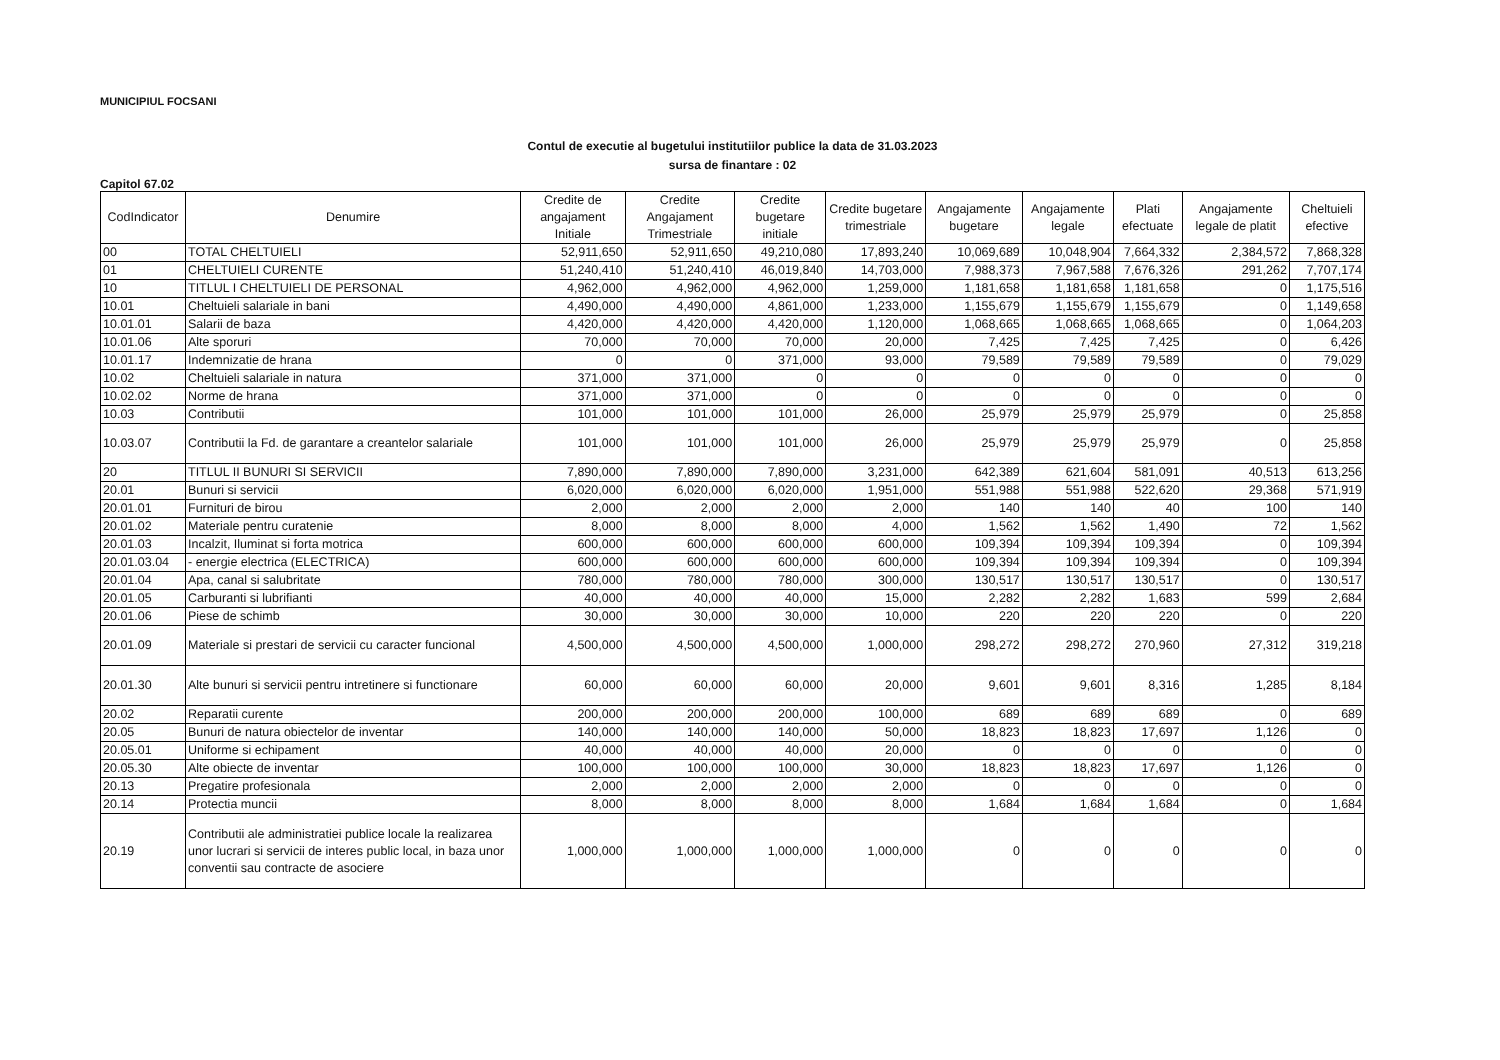MUNICIPIUL FOCSANI
Contul de executie al bugetului institutiilor publice la data de 31.03.2023
sursa de finantare : 02
Capitol 67.02
| CodIndicator | Denumire | Credite de angajament Initiale | Credite Angajament Trimestriale | Credite bugetare initiale | Credite bugetare trimestriale | Angajamente bugetare | Angajamente legale | Plati efectuate | Angajamente legale de platit | Cheltuieli efective |
| --- | --- | --- | --- | --- | --- | --- | --- | --- | --- | --- |
| 00 | TOTAL CHELTUIELI | 52,911,650 | 52,911,650 | 49,210,080 | 17,893,240 | 10,069,689 | 10,048,904 | 7,664,332 | 2,384,572 | 7,868,328 |
| 01 | CHELTUIELI CURENTE | 51,240,410 | 51,240,410 | 46,019,840 | 14,703,000 | 7,988,373 | 7,967,588 | 7,676,326 | 291,262 | 7,707,174 |
| 10 | TITLUL I CHELTUIELI DE PERSONAL | 4,962,000 | 4,962,000 | 4,962,000 | 1,259,000 | 1,181,658 | 1,181,658 | 1,181,658 | 0 | 1,175,516 |
| 10.01 | Cheltuieli salariale in bani | 4,490,000 | 4,490,000 | 4,861,000 | 1,233,000 | 1,155,679 | 1,155,679 | 1,155,679 | 0 | 1,149,658 |
| 10.01.01 | Salarii de baza | 4,420,000 | 4,420,000 | 4,420,000 | 1,120,000 | 1,068,665 | 1,068,665 | 1,068,665 | 0 | 1,064,203 |
| 10.01.06 | Alte sporuri | 70,000 | 70,000 | 70,000 | 20,000 | 7,425 | 7,425 | 7,425 | 0 | 6,426 |
| 10.01.17 | Indemnizatie de hrana | 0 | 0 | 371,000 | 93,000 | 79,589 | 79,589 | 79,589 | 0 | 79,029 |
| 10.02 | Cheltuieli salariale in natura | 371,000 | 371,000 | 0 | 0 | 0 | 0 | 0 | 0 | 0 |
| 10.02.02 | Norme de hrana | 371,000 | 371,000 | 0 | 0 | 0 | 0 | 0 | 0 | 0 |
| 10.03 | Contributii | 101,000 | 101,000 | 101,000 | 26,000 | 25,979 | 25,979 | 25,979 | 0 | 25,858 |
| 10.03.07 | Contributii la Fd. de garantare a creantelor salariale | 101,000 | 101,000 | 101,000 | 26,000 | 25,979 | 25,979 | 25,979 | 0 | 25,858 |
| 20 | TITLUL II BUNURI SI SERVICII | 7,890,000 | 7,890,000 | 7,890,000 | 3,231,000 | 642,389 | 621,604 | 581,091 | 40,513 | 613,256 |
| 20.01 | Bunuri si servicii | 6,020,000 | 6,020,000 | 6,020,000 | 1,951,000 | 551,988 | 551,988 | 522,620 | 29,368 | 571,919 |
| 20.01.01 | Furnituri de birou | 2,000 | 2,000 | 2,000 | 2,000 | 140 | 140 | 40 | 100 | 140 |
| 20.01.02 | Materiale pentru curatenie | 8,000 | 8,000 | 8,000 | 4,000 | 1,562 | 1,562 | 1,490 | 72 | 1,562 |
| 20.01.03 | Incalzit, Iluminat si forta motrica | 600,000 | 600,000 | 600,000 | 600,000 | 109,394 | 109,394 | 109,394 | 0 | 109,394 |
| 20.01.03.04 | - energie electrica (ELECTRICA) | 600,000 | 600,000 | 600,000 | 600,000 | 109,394 | 109,394 | 109,394 | 0 | 109,394 |
| 20.01.04 | Apa, canal si salubritate | 780,000 | 780,000 | 780,000 | 300,000 | 130,517 | 130,517 | 130,517 | 0 | 130,517 |
| 20.01.05 | Carburanti si lubrifianti | 40,000 | 40,000 | 40,000 | 15,000 | 2,282 | 2,282 | 1,683 | 599 | 2,684 |
| 20.01.06 | Piese de schimb | 30,000 | 30,000 | 30,000 | 10,000 | 220 | 220 | 220 | 0 | 220 |
| 20.01.09 | Materiale si prestari de servicii cu caracter funcional | 4,500,000 | 4,500,000 | 4,500,000 | 1,000,000 | 298,272 | 298,272 | 270,960 | 27,312 | 319,218 |
| 20.01.30 | Alte bunuri si servicii pentru intretinere si functionare | 60,000 | 60,000 | 60,000 | 20,000 | 9,601 | 9,601 | 8,316 | 1,285 | 8,184 |
| 20.02 | Reparatii curente | 200,000 | 200,000 | 200,000 | 100,000 | 689 | 689 | 689 | 0 | 689 |
| 20.05 | Bunuri de natura obiectelor de inventar | 140,000 | 140,000 | 140,000 | 50,000 | 18,823 | 18,823 | 17,697 | 1,126 | 0 |
| 20.05.01 | Uniforme si echipament | 40,000 | 40,000 | 40,000 | 20,000 | 0 | 0 | 0 | 0 | 0 |
| 20.05.30 | Alte obiecte de inventar | 100,000 | 100,000 | 100,000 | 30,000 | 18,823 | 18,823 | 17,697 | 1,126 | 0 |
| 20.13 | Pregatire profesionala | 2,000 | 2,000 | 2,000 | 2,000 | 0 | 0 | 0 | 0 | 0 |
| 20.14 | Protectia muncii | 8,000 | 8,000 | 8,000 | 8,000 | 1,684 | 1,684 | 1,684 | 0 | 1,684 |
| 20.19 | Contributii ale administratiei publice locale la realizarea unor lucrari si servicii de interes public local, in baza unor conventii sau contracte de asociere | 1,000,000 | 1,000,000 | 1,000,000 | 1,000,000 | 0 | 0 | 0 | 0 | 0 |